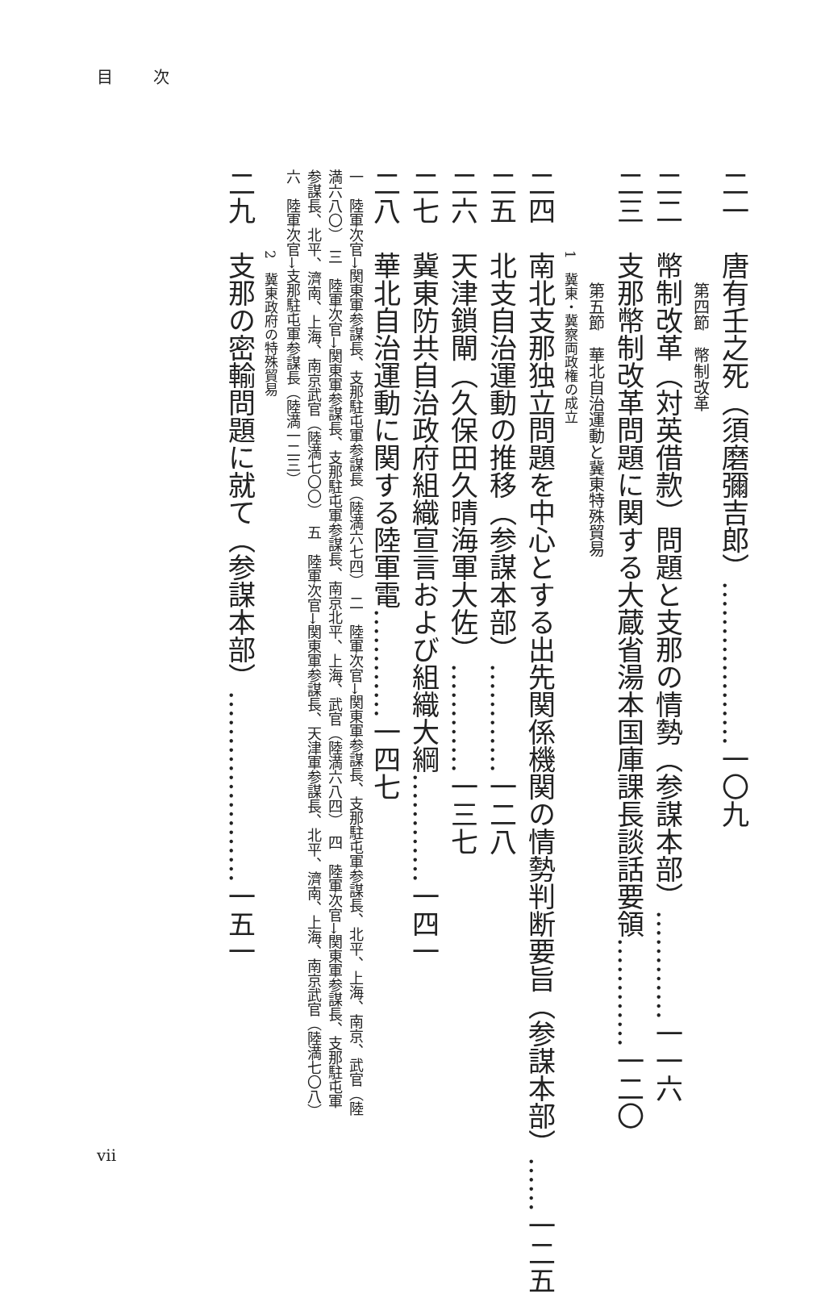目次
二一　唐有壬之死（須磨彌吉郎）………………一〇九
第四節　幣制改革
二二　幣制改革（対英借款）問題と支那の情勢（参謀本部）…………一一六
二三　支那幣制改革問題に関する大蔵省湯本国庫課長談話要領…………一二〇
第五節　華北自治運動と冀東特殊貿易
1　冀東・冀察両政権の成立
二四　南北支那独立問題を中心とする出先関係機関の情勢判断要旨（参謀本部）……一二五
二五　北支自治運動の推移（参謀本部）…………一二八
二六　天津鎖閘（久保田久晴海軍大佐）…………一三七
二七　冀東防共自治政府組織宣言および組織大綱…………一四一
二八　華北自治運動に関する陸軍電…………一四七
一　陸軍次官→関東軍参謀長、支那駐屯軍参謀長（陸満六七四）　二　陸軍次官→関東軍参謀長、支那駐屯軍参謀長、北平、上海、南京、武官（陸満六八〇）　三　陸軍次官→関東軍参謀長、支那駐屯軍参謀長、南京北平、上海、武官（陸満六八四）　四　陸軍次官→関東軍参謀長、支那駐屯軍参謀長、北平、濟南、上海、南京武官（陸満七〇〇）　五　陸軍次官→関東軍参謀長、天津軍参謀長、北平、濟南、上海、南京武官（陸満七〇八）　六　陸軍次官→支那駐屯軍参謀長（陸満一二三）
2　冀東政府の特殊貿易
二九　支那の密輸問題に就て（参謀本部）…………………一五一
vii